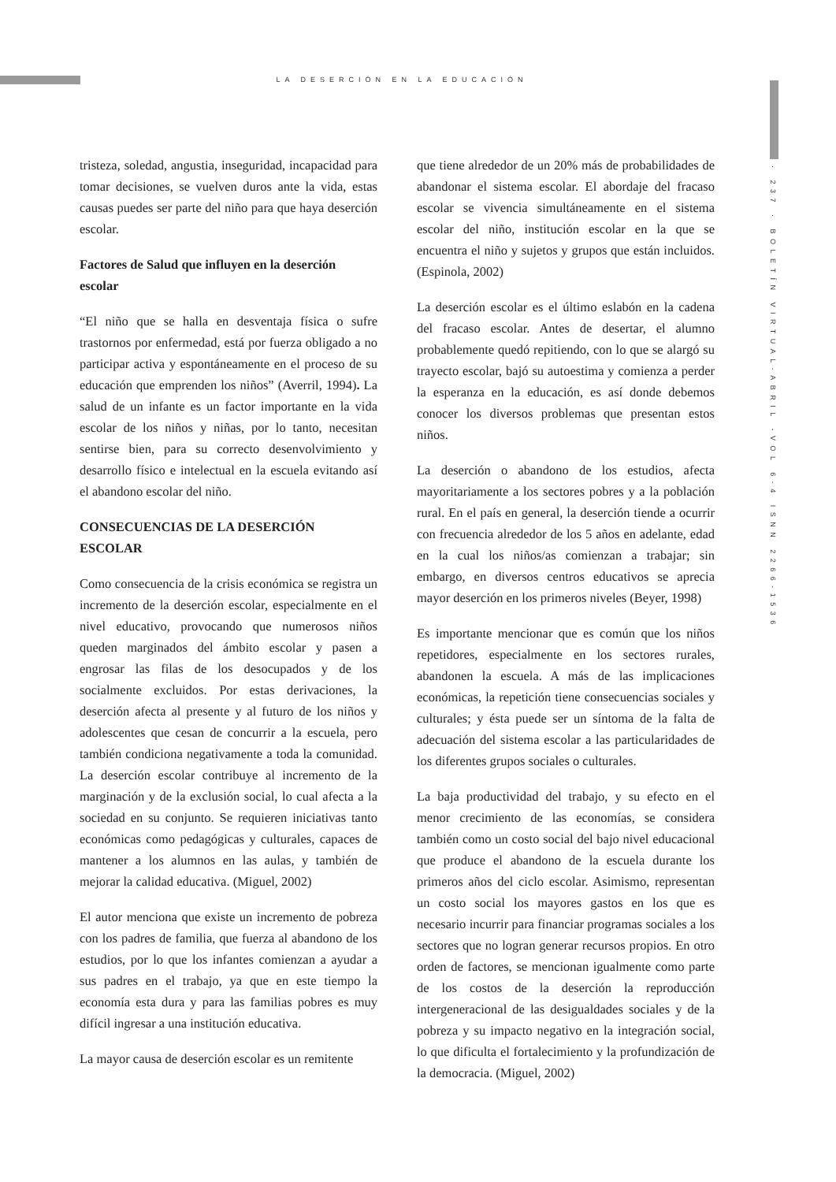LA DESERCIÓN EN LA EDUCACIÓN
· 237 · BOLETÍN VIRTUAL-ABRIL -VOL 6-4 ISNN 2266-1536
tristeza, soledad, angustia, inseguridad, incapacidad para tomar decisiones, se vuelven duros ante la vida, estas causas puedes ser parte del niño para que haya deserción escolar.
Factores de Salud que influyen en la deserción escolar
“El niño que se halla en desventaja física o sufre trastornos por enfermedad, está por fuerza obligado a no participar activa y espontáneamente en el proceso de su educación que emprenden los niños” (Averril, 1994). La salud de un infante es un factor importante en la vida escolar de los niños y niñas, por lo tanto, necesitan sentirse bien, para su correcto desenvolvimiento y desarrollo físico e intelectual en la escuela evitando así el abandono escolar del niño.
CONSECUENCIAS DE LA DESERCIÓN ESCOLAR
Como consecuencia de la crisis económica se registra un incremento de la deserción escolar, especialmente en el nivel educativo, provocando que numerosos niños queden marginados del ámbito escolar y pasen a engrosar las filas de los desocupados y de los socialmente excluidos. Por estas derivaciones, la deserción afecta al presente y al futuro de los niños y adolescentes que cesan de concurrir a la escuela, pero también condiciona negativamente a toda la comunidad. La deserción escolar contribuye al incremento de la marginación y de la exclusión social, lo cual afecta a la sociedad en su conjunto. Se requieren iniciativas tanto económicas como pedagógicas y culturales, capaces de mantener a los alumnos en las aulas, y también de mejorar la calidad educativa. (Miguel, 2002)
El autor menciona que existe un incremento de pobreza con los padres de familia, que fuerza al abandono de los estudios, por lo que los infantes comienzan a ayudar a sus padres en el trabajo, ya que en este tiempo la economía esta dura y para las familias pobres es muy difícil ingresar a una institución educativa.
La mayor causa de deserción escolar es un remitente
que tiene alrededor de un 20% más de probabilidades de abandonar el sistema escolar. El abordaje del fracaso escolar se vivencia simultáneamente en el sistema escolar del niño, institución escolar en la que se encuentra el niño y sujetos y grupos que están incluidos. (Espinola, 2002)
La deserción escolar es el último eslabón en la cadena del fracaso escolar. Antes de desertar, el alumno probablemente quedó repitiendo, con lo que se alargó su trayecto escolar, bajó su autoestima y comienza a perder la esperanza en la educación, es así donde debemos conocer los diversos problemas que presentan estos niños.
La deserción o abandono de los estudios, afecta mayoritariamente a los sectores pobres y a la población rural. En el país en general, la deserción tiende a ocurrir con frecuencia alrededor de los 5 años en adelante, edad en la cual los niños/as comienzan a trabajar; sin embargo, en diversos centros educativos se aprecia mayor deserción en los primeros niveles (Beyer, 1998)
Es importante mencionar que es común que los niños repetidores, especialmente en los sectores rurales, abandonen la escuela. A más de las implicaciones económicas, la repetición tiene consecuencias sociales y culturales; y ésta puede ser un síntoma de la falta de adecuación del sistema escolar a las particularidades de los diferentes grupos sociales o culturales.
La baja productividad del trabajo, y su efecto en el menor crecimiento de las economías, se considera también como un costo social del bajo nivel educacional que produce el abandono de la escuela durante los primeros años del ciclo escolar. Asimismo, representan un costo social los mayores gastos en los que es necesario incurrir para financiar programas sociales a los sectores que no logran generar recursos propios. En otro orden de factores, se mencionan igualmente como parte de los costos de la deserción la reproducción intergeneracional de las desigualdades sociales y de la pobreza y su impacto negativo en la integración social, lo que dificulta el fortalecimiento y la profundización de la democracia. (Miguel, 2002)